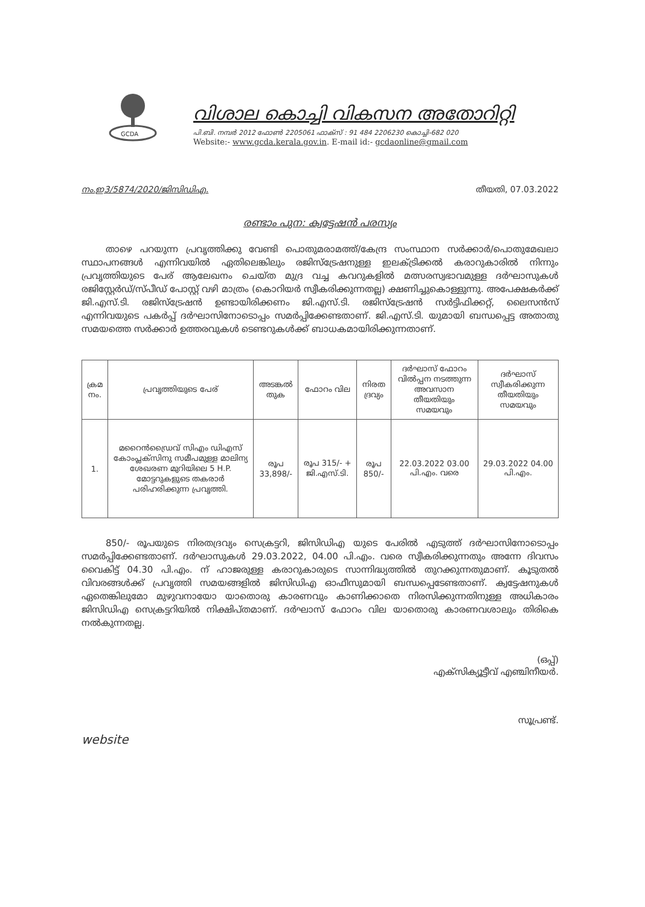GCDA
വിശാല കൊച്ചി വികസന അതോറിറ്റി
പി.ബി. നമ്പർ 2012 ഫോൺ 2205061 ഫാക്സ് : 91 484 2206230 കൊച്ചി-682 020
Website:- www.gcda.kerala.gov.in. E-mail id:- gcdaonline@gmail.com
നം.ഇ3/5874/2020/ജിസിഡിഎ. തീയതി, 07.03.2022
രണ്ടാം പുന: ക്വട്ടേഷൻ പരസ്യം
താഴെ പറയുന്ന പ്രവൃത്തിക്കു വേണ്ടി പൊതുമരാമത്ത്/കേന്ദ്ര സംസ്ഥാന സർക്കാർ/പൊതുമേഖലാ സ്ഥാപനങ്ങൾ എന്നിവയിൽ ഏതിലെങ്കിലും രജിസ്ട്രേഷനുള്ള ഇലക്ട്രിക്കൽ കരാറുകാരിൽ നിന്നും പ്രവൃത്തിയുടെ പേര് ആലേഖനം ചെയ്ത മുദ്ര വച്ച കവറുകളിൽ മത്സരസ്വഭാവമുള്ള ദർഘാസുകൾ രജിസ്റ്റേർഡ്/സ്പീഡ് പോസ്റ്റ് വഴി മാത്രം (കൊറിയർ സ്വീകരിക്കുന്നതല്ല) ക്ഷണിച്ചുകൊള്ളുന്നു. അപേക്ഷകർക്ക് ജി.എസ്.ടി. രജിസ്ട്രേഷൻ ഉണ്ടായിരിക്കണം ജി.എസ്.ടി. രജിസ്ട്രേഷൻ സർട്ടിഫിക്കറ്റ്, ലൈസൻസ് എന്നിവയുടെ പകർപ്പ് ദർഘാസിനോടൊപ്പം സമർപ്പിക്കേണ്ടതാണ്. ജി.എസ്.ടി. യുമായി ബന്ധപ്പെട്ട അതാതു സമയത്തെ സർക്കാർ ഉത്തരവുകൾ ടെണ്ടറുകൾക്ക് ബാധകമായിരിക്കുന്നതാണ്.
| ക്രമ നം. | പ്രവൃത്തിയുടെ പേര് | അടങ്കൽ തുക | ഫോറം വില | നിരത ദ്രവ്യം | ദർഘാസ് ഫോറം വിൽപ്പന നടത്തുന്ന അവസാന തീയതിയും സമയവും | ദർഘാസ് സ്വീകരിക്കുന്ന തീയതിയും സമയവും |
| --- | --- | --- | --- | --- | --- | --- |
| 1. | മറൈൻഡ്രൈവ് സിഎം ഡിഎസ് കോംപ്ലക്സിനു സമീപമുള്ള മാലിന്യ ശേഖരണ മുറിയിലെ 5 H.P. മോട്ടറുകളുടെ തകരാർ പരിഹരിക്കുന്ന പ്രവൃത്തി. | രൂപ 33,898/- | രൂപ 315/- + ജി.എസ്.ടി. | രൂപ 850/- | 22.03.2022 03.00 പി.എം. വരെ | 29.03.2022 04.00 പി.എം. |
850/- രൂപയുടെ നിരതദ്രവ്യം സെക്രട്ടറി, ജിസിഡിഎ യുടെ പേരിൽ എടുത്ത് ദർഘാസിനോടൊപ്പം സമർപ്പിക്കേണ്ടതാണ്. ദർഘാസുകൾ 29.03.2022, 04.00 പി.എം. വരെ സ്വീകരിക്കുന്നതും അന്നേ ദിവസം വൈകിട്ട് 04.30 പി.എം. ന് ഹാജരുള്ള കരാറുകാരുടെ സാന്നിദ്ധ്യത്തിൽ തുറക്കുന്നതുമാണ്. കൂടുതൽ വിവരങ്ങൾക്ക് പ്രവൃത്തി സമയങ്ങളിൽ ജിസിഡിഎ ഓഫീസുമായി ബന്ധപ്പെടേണ്ടതാണ്. ക്വട്ടേഷനുകൾ ഏതെങ്കിലുമോ മുഴുവനായോ യാതൊരു കാരണവും കാണിക്കാതെ നിരസിക്കുന്നതിനുള്ള അധികാരം ജിസിഡിഎ സെക്രട്ടറിയിൽ നിക്ഷിപ്തമാണ്. ദർഘാസ് ഫോറം വില യാതൊരു കാരണവശാലും തിരികെ നൽകുന്നതല്ല.
(ഒപ്പ്)
എക്സിക്യൂട്ടീവ് എഞ്ചിനീയർ.
സൂപ്രണ്ട്.
website